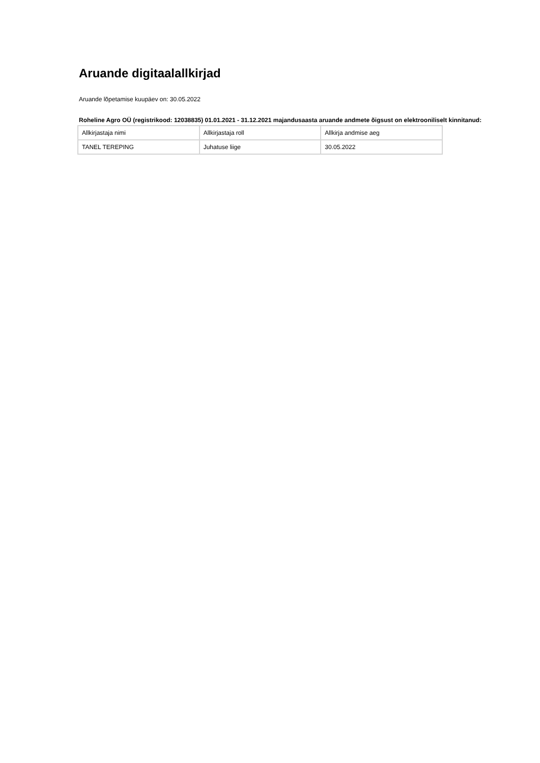Aruande digitaalallkirjad
Aruande lõpetamise kuupäev on: 30.05.2022
Roheline Agro OÜ (registrikood: 12038835) 01.01.2021 - 31.12.2021 majandusaasta aruande andmete õigsust on elektrooniliselt kinnitanud:
| Allkirjastaja nimi | Allkirjastaja roll | Allkirja andmise aeg |
| TANEL TEREPING | Juhatuse liige | 30.05.2022 |